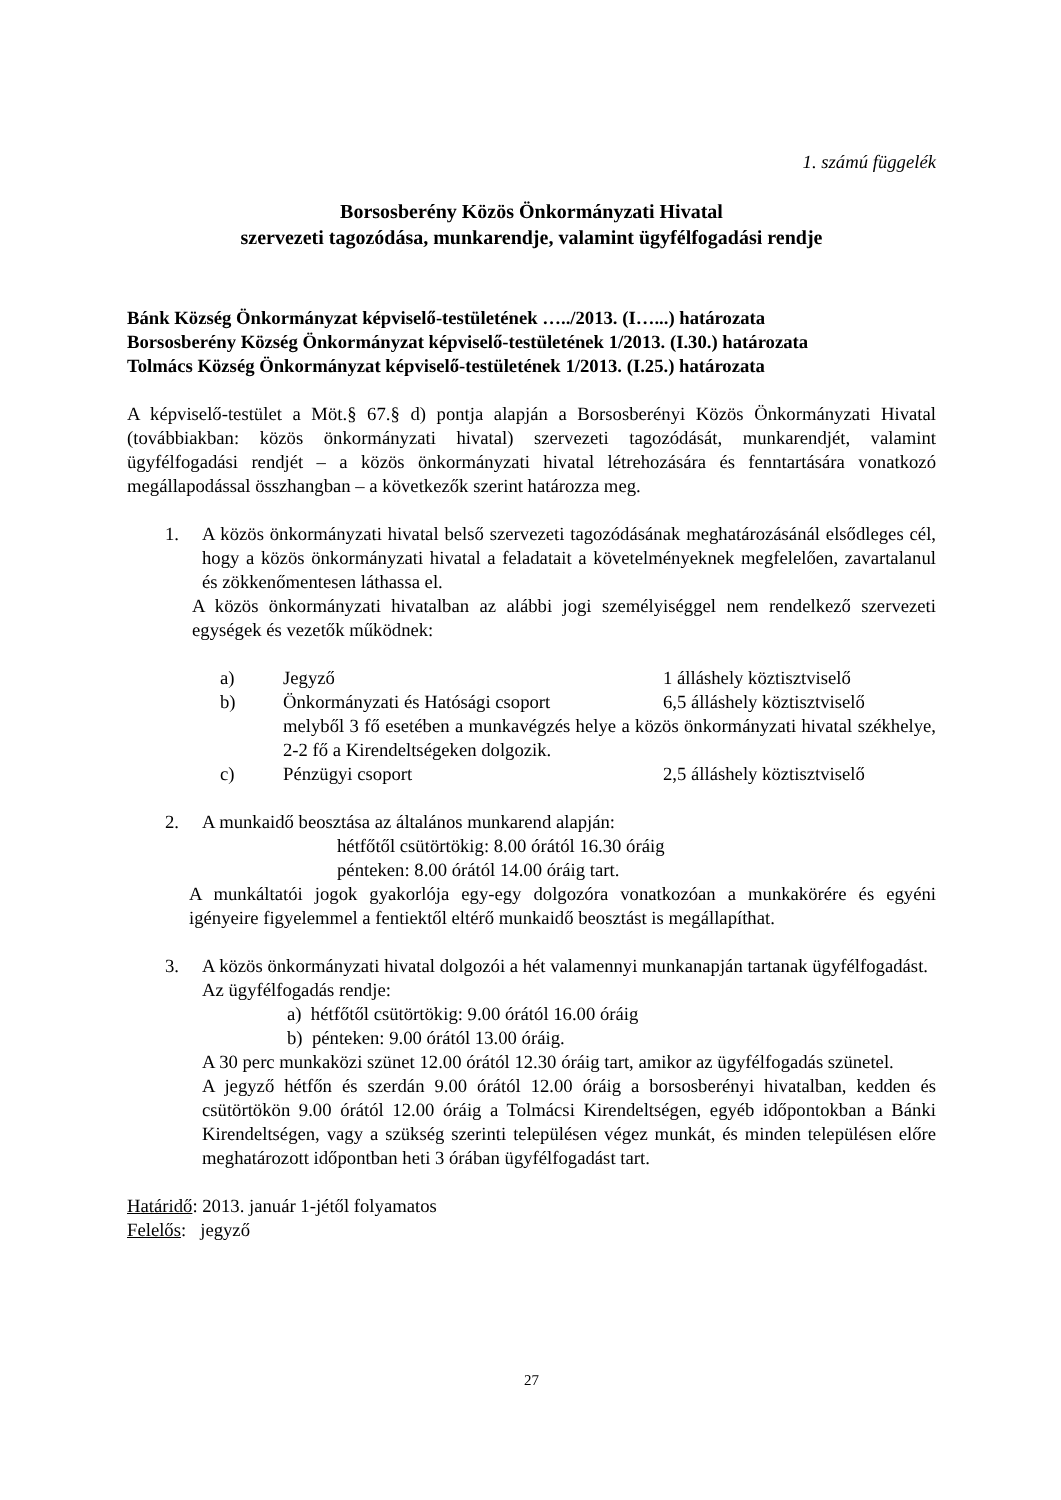1. számú függelék
Borsosberény Közös Önkormányzati Hivatal
szervezeti tagozódása, munkarendje, valamint ügyfélfogadási rendje
Bánk Község Önkormányzat képviselő-testületének …../2013. (I…...) határozata
Borsosberény Község Önkormányzat képviselő-testületének 1/2013. (I.30.) határozata
Tolmács Község Önkormányzat képviselő-testületének 1/2013. (I.25.) határozata
A képviselő-testület a Möt.§ 67.§ d) pontja alapján a Borsosberényi Közös Önkormányzati Hivatal (továbbiakban: közös önkormányzati hivatal) szervezeti tagozódását, munkarendjét, valamint ügyfélfogadási rendjét – a közös önkormányzati hivatal létrehozására és fenntartására vonatkozó megállapodással összhangban – a következők szerint határozza meg.
1. A közös önkormányzati hivatal belső szervezeti tagozódásának meghatározásánál elsődleges cél, hogy a közös önkormányzati hivatal a feladatait a követelményeknek megfelelően, zavartalanul és zökkenőmentesen láthassa el.
A közös önkormányzati hivatalban az alábbi jogi személyiséggel nem rendelkező szervezeti egységek és vezetők működnek:
a) Jegyző 1 álláshely köztisztviselő
b) Önkormányzati és Hatósági csoport 6,5 álláshely köztisztviselő
melyből 3 fő esetében a munkavégzés helye a közös önkormányzati hivatal székhelye, 2-2 fő a Kirendeltségeken dolgozik.
c) Pénzügyi csoport 2,5 álláshely köztisztviselő
2. A munkaidő beosztása az általános munkarend alapján:
hétfőtől csütörtökig: 8.00 órától 16.30 óráig
pénteken: 8.00 órától 14.00 óráig tart.
A munkáltatói jogok gyakorlója egy-egy dolgozóra vonatkozóan a munkakörére és egyéni igényeire figyelemmel a fentiektől eltérő munkaidő beosztást is megállapíthat.
3. A közös önkormányzati hivatal dolgozói a hét valamennyi munkanapján tartanak ügyfélfogadást.
Az ügyfélfogadás rendje:
a) hétfőtől csütörtökig: 9.00 órától 16.00 óráig
b) pénteken: 9.00 órától 13.00 óráig.
A 30 perc munkaközi szünet 12.00 órától 12.30 óráig tart, amikor az ügyfélfogadás szünetel.
A jegyző hétfőn és szerdán 9.00 órától 12.00 óráig a borsosberényi hivatalban, kedden és csütörtökön 9.00 órától 12.00 óráig a Tolmácsi Kirendeltségen, egyéb időpontokban a Bánki Kirendeltségen, vagy a szükség szerinti településen végez munkát, és minden településen előre meghatározott időpontban heti 3 órában ügyfélfogadást tart.
Határidő: 2013. január 1-jétől folyamatos
Felelős: jegyző
27